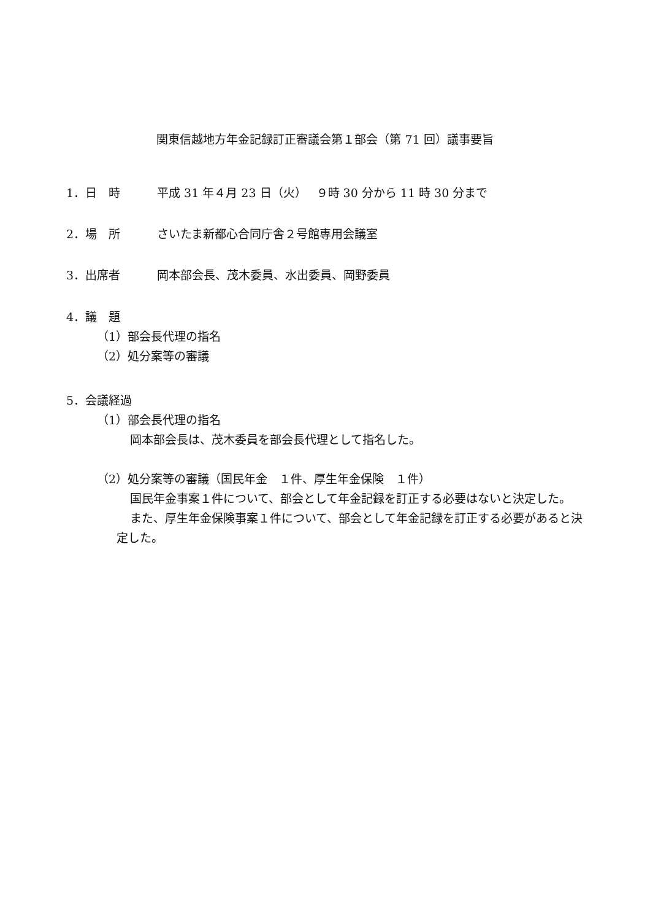関東信越地方年金記録訂正審議会第１部会（第 71 回）議事要旨
1．日　時 平成 31 年４月 23 日（火）　 ９時 30 分から 11 時 30 分まで
2．場　所 さいたま新都心合同庁舎２号館専用会議室
3．出席者 岡本部会長、茂木委員、水出委員、岡野委員
4．議　題
（1）部会長代理の指名
（2）処分案等の審議
5．会議経過
（1）部会長代理の指名
岡本部会長は、茂木委員を部会長代理として指名した。
（2）処分案等の審議（国民年金　１件、厚生年金保険　１件）
国民年金事案１件について、部会として年金記録を訂正する必要はないと決定した。
また、厚生年金保険事案１件について、部会として年金記録を訂正する必要があると決定した。